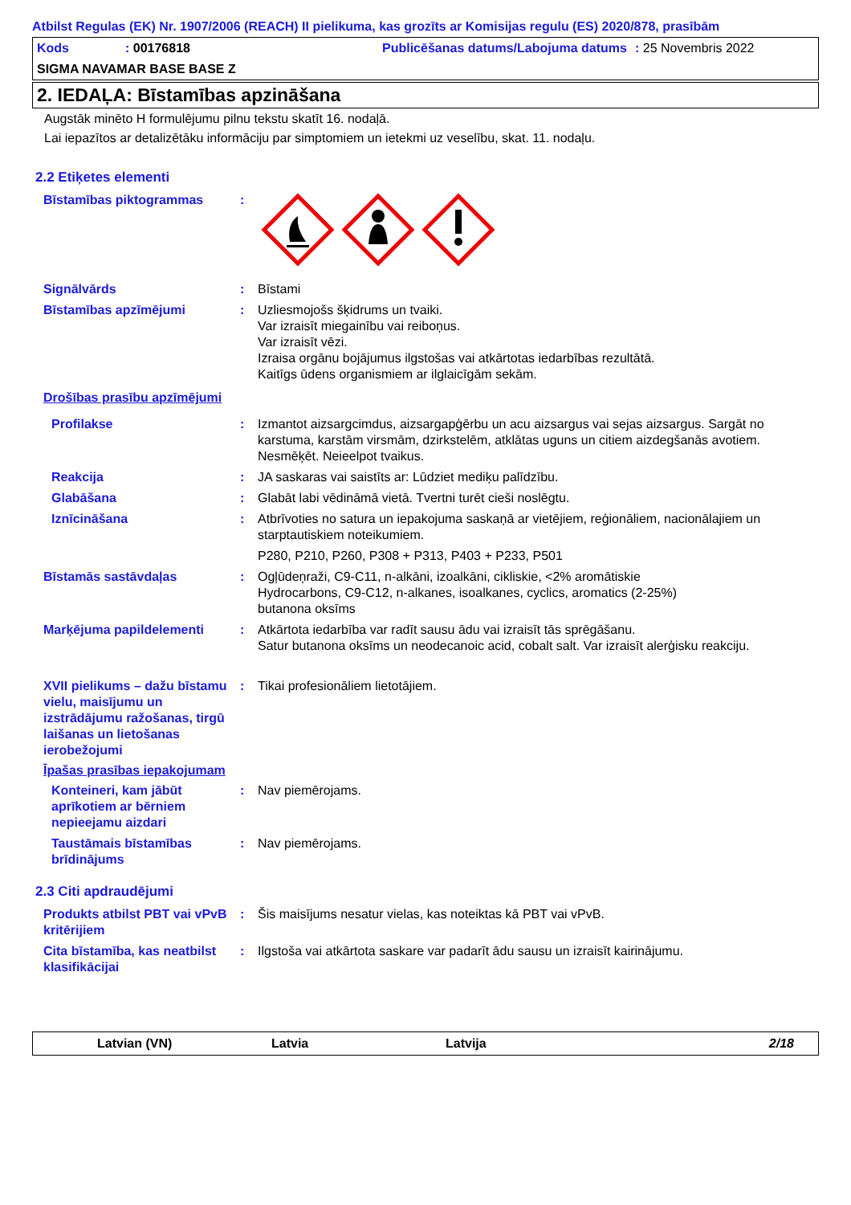Atbilst Regulas (EK) Nr. 1907/2006 (REACH) II pielikuma, kas grozīts ar Komisijas regulu (ES) 2020/878, prasībām
Kods : 00176818 Publicēšanas datums/Labojuma datums
: 25 Novembris 2022
SIGMA NAVAMAR BASE BASE Z
2. IEDAĻA: Bīstamības apzināšana
Augstāk minēto H formulējumu pilnu tekstu skatīt 16. nodaļā.
Lai iepazītos ar detalizētāku informāciju par simptomiem un ietekmi uz veselību, skat. 11. nodaļu.
2.2 Etiķetes elementi
Bīstamības piktogrammas :
Signālvārds : Bīstami
Bīstamības apzīmējumi : Uzliesmojošs šķidrums un tvaiki.
Var izraisīt miegainību vai reiboņus.
Var izraisīt vēzi.
Izraisa orgānu bojājumus ilgstošas vai atkārtotas iedarbības rezultātā.
Kaitīgs ūdens organismiem ar ilglaicīgām sekām.
Drošības prasību apzīmējumi
Profilakse : Izmantot aizsargcimdus, aizsargapģērbu un acu aizsargus vai sejas aizsargus. Sargāt no karstuma, karstām virsmām, dzirkstelēm, atklātas uguns un citiem aizdegšanās avotiem. Nesmēķēt. Neieelpot tvaikus.
Reakcija : JA saskaras vai saistīts ar: Lūdziet mediķu palīdzību.
Glabāšana : Glabāt labi vēdināmā vietā. Tvertni turēt cieši noslēgtu.
Iznīcināšana : Atbrīvoties no satura un iepakojuma saskaņā ar vietējiem, reģionāliem, nacionālajiem un starptautiskiem noteikumiem.
P280, P210, P260, P308 + P313, P403 + P233, P501
Bīstamās sastāvdaļas : Ogļūdeņraži, C9-C11, n-alkāni, izoalkāni, cikliskie, <2% aromātiskie
Hydrocarbons, C9-C12, n-alkanes, isoalkanes, cyclics, aromatics (2-25%)
butanona oksīms
Marķējuma papildelementi : Atkārtota iedarbība var radīt sausu ādu vai izraisīt tās sprēgāšanu.
Satur butanona oksīms un neodecanoic acid, cobalt salt. Var izraisīt alerģisku reakciju.
XVII pielikums – dažu bīstamu vielu, maisījumu un izstrādājumu ražošanas, tirgū laišanas un lietošanas ierobežojumi
: Tikai profesionāliem lietotājiem.
Īpašas prasības iepakojumam
Konteineri, kam jābūt aprīkotiem ar bērniem nepieejamu aizdari
: Nav piemērojams.
Taustāmais bīstamības brīdinājums
: Nav piemērojams.
2.3 Citi apdraudējumi
Produkts atbilst PBT vai vPvB kritērijiem
: Šis maisījums nesatur vielas, kas noteiktas kā PBT vai vPvB.
Cita bīstamība, kas neatbilst klasifikācijai
: Ilgstoša vai atkārtota saskare var padarīt ādu sausu un izraisīt kairinājumu.
Latvian (VN) Latvia Latvija 2/18